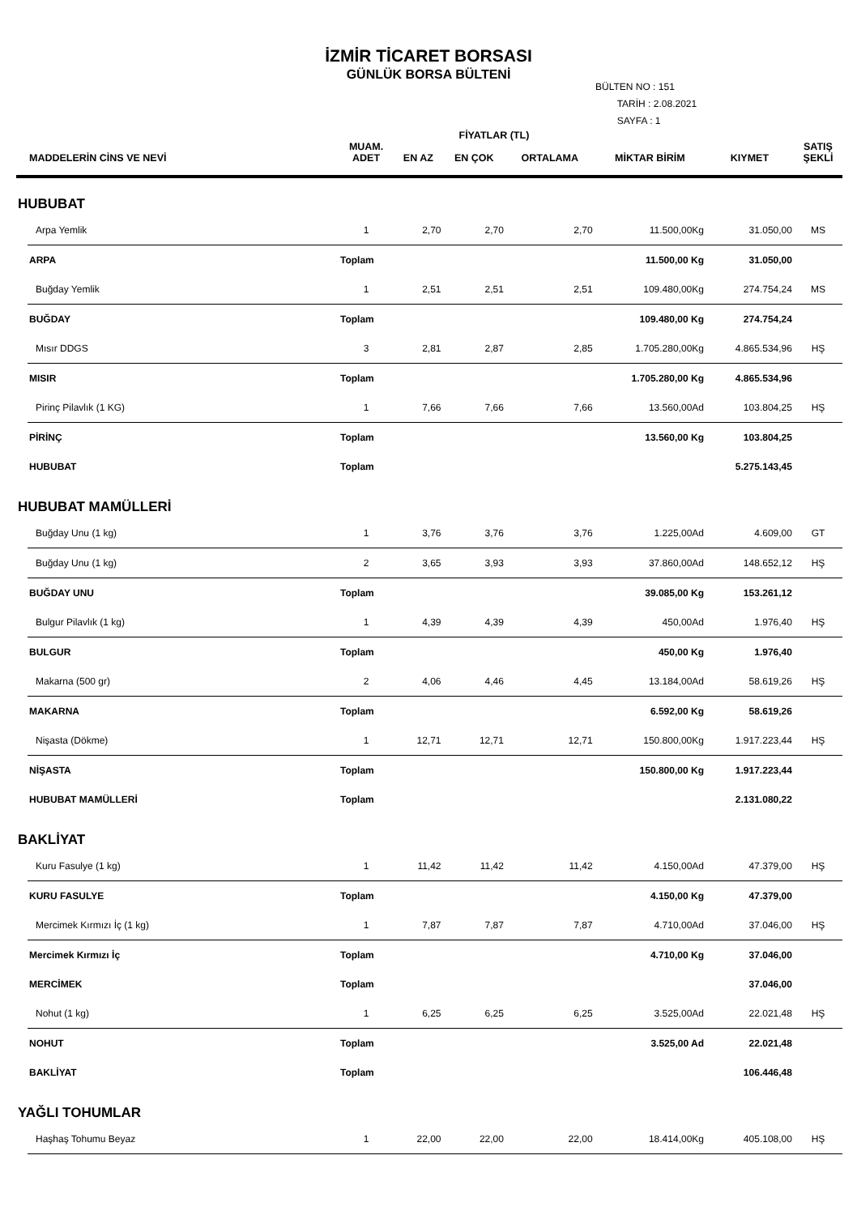İZMİR TİCARET BORSASI
GÜNLÜK BORSA BÜLTENİ
BÜLTEN NO : 151
TARİH : 2.08.2021
SAYFA : 1
| | | | FİYATLAR (TL) | | | | | |
| --- | --- | --- | --- | --- | --- | --- | --- | --- |
| | MADDELERİN CİNS VE NEVİ | MUAM. ADET | EN AZ | EN ÇOK | ORTALAMA | MİKTAR BİRİM | KIYMET | SATIŞ ŞEKLİ |
| HUBUBAT | | | | | | | | |
| | Arpa Yemlik | 1 | 2,70 | 2,70 | 2,70 | 11.500,00Kg | 31.050,00 | MS |
| | ARPA | Toplam | | | | 11.500,00 Kg | 31.050,00 | |
| | Buğday Yemlik | 1 | 2,51 | 2,51 | 2,51 | 109.480,00Kg | 274.754,24 | MS |
| | BUĞDAY | Toplam | | | | 109.480,00 Kg | 274.754,24 | |
| | Mısır DDGS | 3 | 2,81 | 2,87 | 2,85 | 1.705.280,00Kg | 4.865.534,96 | HŞ |
| | MISIR | Toplam | | | | 1.705.280,00 Kg | 4.865.534,96 | |
| | Pirinç Pilavlık (1 KG) | 1 | 7,66 | 7,66 | 7,66 | 13.560,00Ad | 103.804,25 | HŞ |
| | PİRİNÇ | Toplam | | | | 13.560,00 Kg | 103.804,25 | |
| | HUBUBAT | Toplam | | | | | 5.275.143,45 | |
| HUBUBAT MAMÜLLERİ | | | | | | | | |
| | Buğday Unu (1 kg) | 1 | 3,76 | 3,76 | 3,76 | 1.225,00Ad | 4.609,00 | GT |
| | Buğday Unu (1 kg) | 2 | 3,65 | 3,93 | 3,93 | 37.860,00Ad | 148.652,12 | HŞ |
| | BUĞDAY UNU | Toplam | | | | 39.085,00 Kg | 153.261,12 | |
| | Bulgur Pilavlık (1 kg) | 1 | 4,39 | 4,39 | 4,39 | 450,00Ad | 1.976,40 | HŞ |
| | BULGUR | Toplam | | | | 450,00 Kg | 1.976,40 | |
| | Makarna (500 gr) | 2 | 4,06 | 4,46 | 4,45 | 13.184,00Ad | 58.619,26 | HŞ |
| | MAKARNA | Toplam | | | | 6.592,00 Kg | 58.619,26 | |
| | Nişasta (Dökme) | 1 | 12,71 | 12,71 | 12,71 | 150.800,00Kg | 1.917.223,44 | HŞ |
| | NİŞASTA | Toplam | | | | 150.800,00 Kg | 1.917.223,44 | |
| | HUBUBAT MAMÜLLERİ | Toplam | | | | | 2.131.080,22 | |
| BAKLİYAT | | | | | | | | |
| | Kuru Fasulye (1 kg) | 1 | 11,42 | 11,42 | 11,42 | 4.150,00Ad | 47.379,00 | HŞ |
| | KURU FASULYE | Toplam | | | | 4.150,00 Kg | 47.379,00 | |
| | Mercimek Kırmızı İç (1 kg) | 1 | 7,87 | 7,87 | 7,87 | 4.710,00Ad | 37.046,00 | HŞ |
| | Mercimek Kırmızı İç | Toplam | | | | 4.710,00 Kg | 37.046,00 | |
| | MERCİMEK | Toplam | | | | | 37.046,00 | |
| | Nohut (1 kg) | 1 | 6,25 | 6,25 | 6,25 | 3.525,00Ad | 22.021,48 | HŞ |
| | NOHUT | Toplam | | | | 3.525,00 Ad | 22.021,48 | |
| | BAKLİYAT | Toplam | | | | | 106.446,48 | |
| YAĞLI TOHUMLAR | | | | | | | | |
| | Haşhaş Tohumu Beyaz | 1 | 22,00 | 22,00 | 22,00 | 18.414,00Kg | 405.108,00 | HŞ |